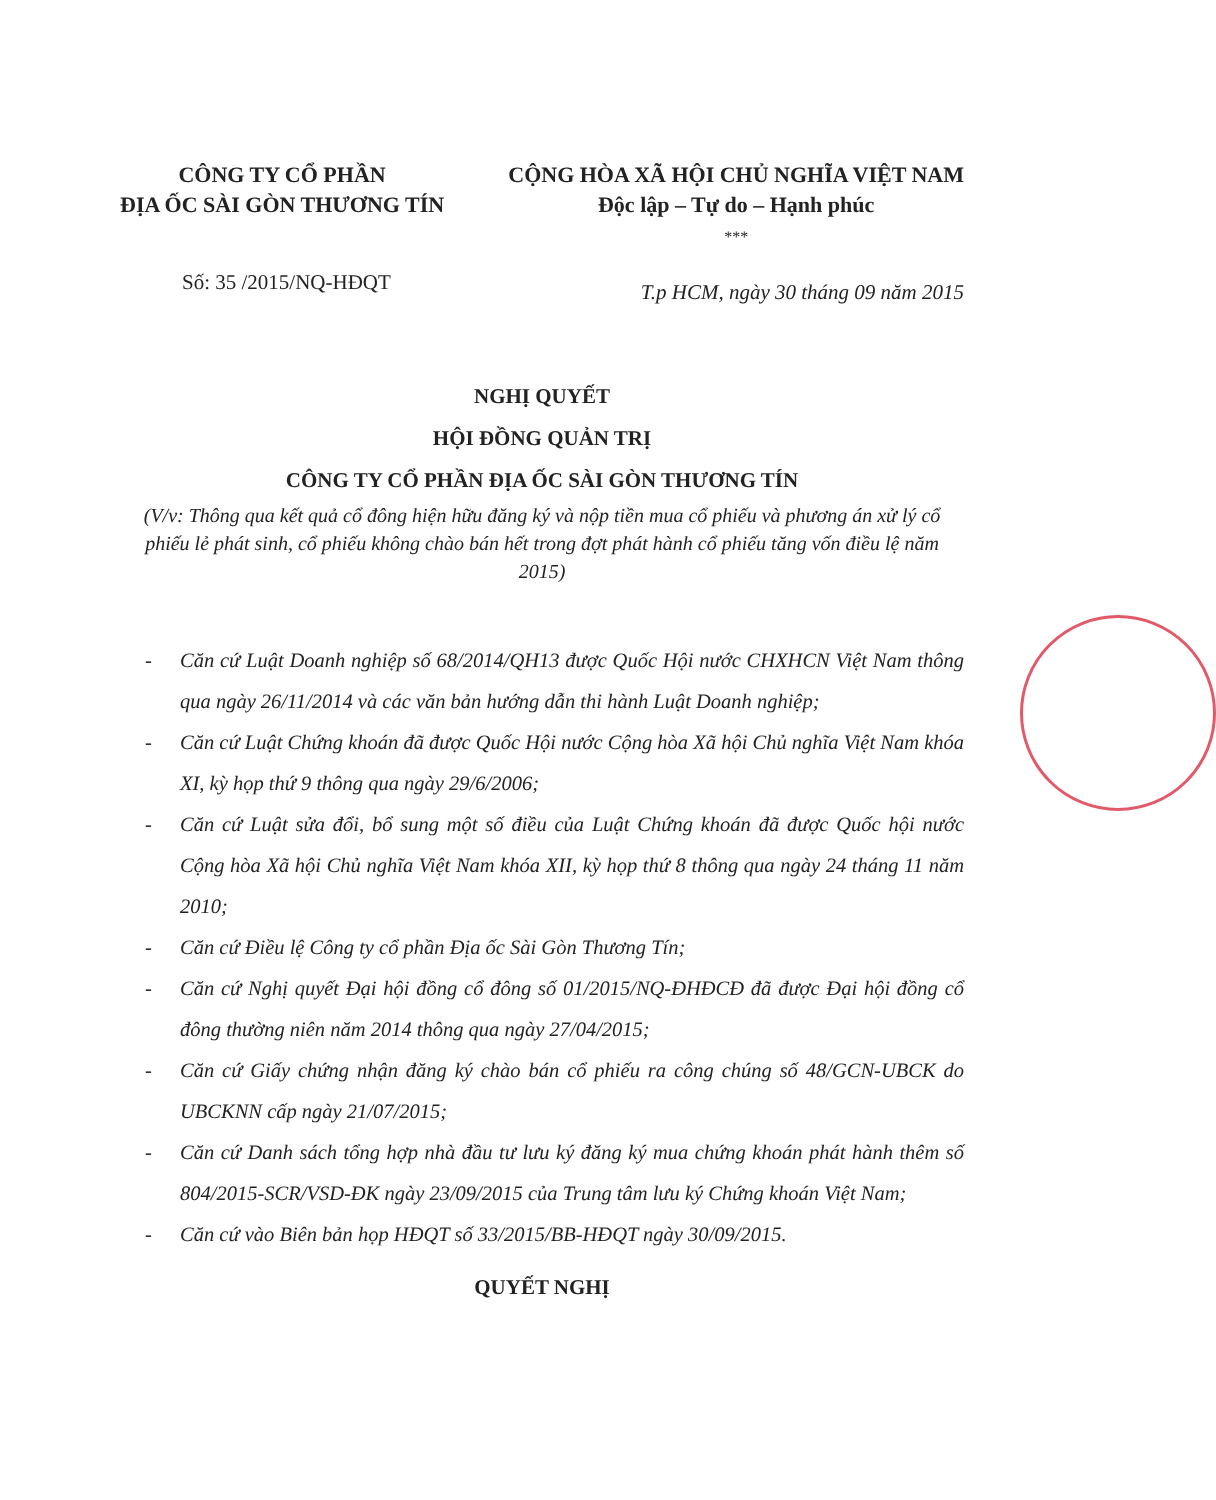CÔNG TY CỔ PHẦN
ĐỊA ỐC SÀI GÒN THƯƠNG TÍN
CỘNG HÒA XÃ HỘI CHỦ NGHĨA VIỆT NAM
Độc lập – Tự do – Hạnh phúc
***
Số: 35 /2015/NQ-HĐQT
T.p HCM, ngày 30 tháng 09 năm 2015
NGHỊ QUYẾT
HỘI ĐỒNG QUẢN TRỊ
CÔNG TY CỔ PHẦN ĐỊA ỐC SÀI GÒN THƯƠNG TÍN
(V/v: Thông qua kết quả cổ đông hiện hữu đăng ký và nộp tiền mua cổ phiếu và phương án xử lý cổ phiếu lẻ phát sinh, cổ phiếu không chào bán hết trong đợt phát hành cổ phiếu tăng vốn điều lệ năm 2015)
- Căn cứ Luật Doanh nghiệp số 68/2014/QH13 được Quốc Hội nước CHXHCN Việt Nam thông qua ngày 26/11/2014 và các văn bản hướng dẫn thi hành Luật Doanh nghiệp;
- Căn cứ Luật Chứng khoán đã được Quốc Hội nước Cộng hòa Xã hội Chủ nghĩa Việt Nam khóa XI, kỳ họp thứ 9 thông qua ngày 29/6/2006;
- Căn cứ Luật sửa đổi, bổ sung một số điều của Luật Chứng khoán đã được Quốc hội nước Cộng hòa Xã hội Chủ nghĩa Việt Nam khóa XII, kỳ họp thứ 8 thông qua ngày 24 tháng 11 năm 2010;
- Căn cứ Điều lệ Công ty cổ phần Địa ốc Sài Gòn Thương Tín;
- Căn cứ Nghị quyết Đại hội đồng cổ đông số 01/2015/NQ-ĐHĐCĐ đã được Đại hội đồng cổ đông thường niên năm 2014 thông qua ngày 27/04/2015;
- Căn cứ Giấy chứng nhận đăng ký chào bán cổ phiếu ra công chúng số 48/GCN-UBCK do UBCKNN cấp ngày 21/07/2015;
- Căn cứ Danh sách tổng hợp nhà đầu tư lưu ký đăng ký mua chứng khoán phát hành thêm số 804/2015-SCR/VSD-ĐK ngày 23/09/2015 của Trung tâm lưu ký Chứng khoán Việt Nam;
- Căn cứ vào Biên bản họp HĐQT số 33/2015/BB-HĐQT ngày 30/09/2015.
QUYẾT NGHỊ